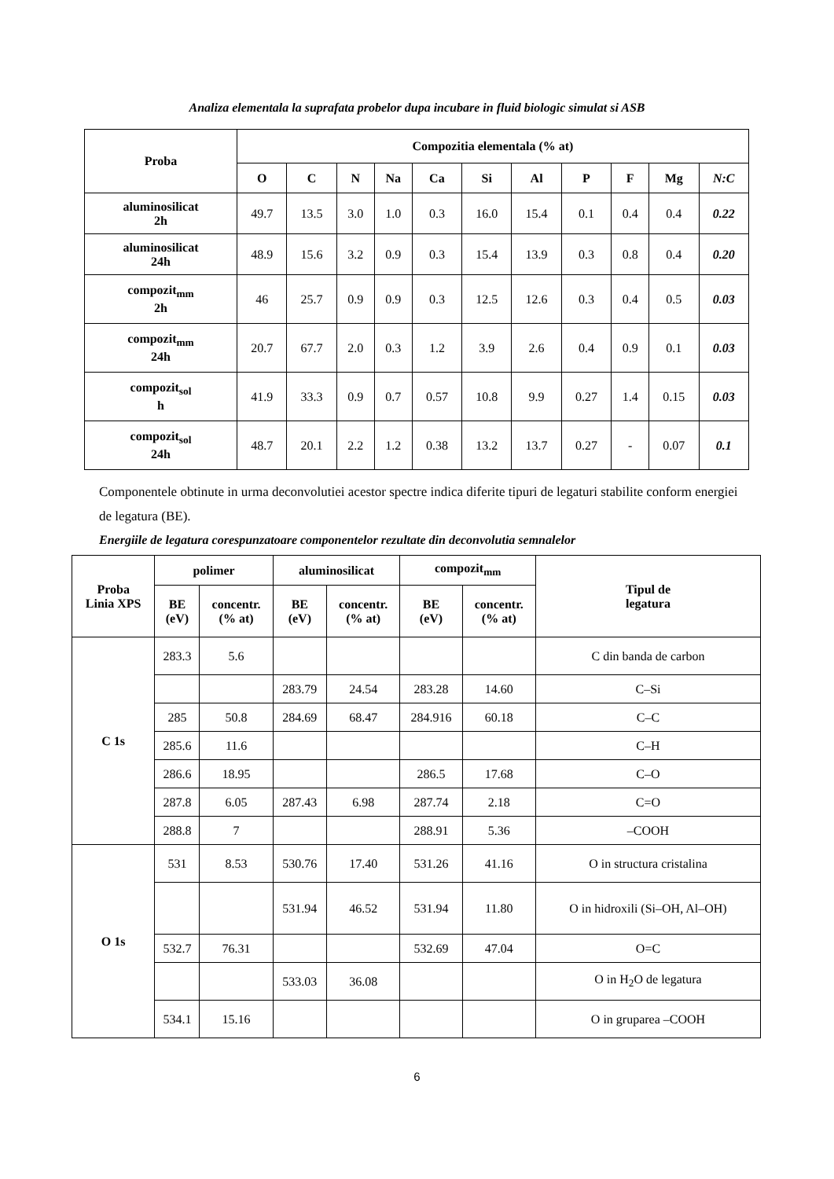Analiza elementala la suprafata probelor dupa incubare in fluid biologic simulat si ASB
| Proba | Compozitia elementala (% at) | | | | | | | | | | |
| --- | --- | --- | --- | --- | --- | --- | --- | --- | --- | --- | --- |
| | O | C | N | Na | Ca | Si | Al | P | F | Mg | N:C |
| aluminosilicat 2h | 49.7 | 13.5 | 3.0 | 1.0 | 0.3 | 16.0 | 15.4 | 0.1 | 0.4 | 0.4 | 0.22 |
| aluminosilicat 24h | 48.9 | 15.6 | 3.2 | 0.9 | 0.3 | 15.4 | 13.9 | 0.3 | 0.8 | 0.4 | 0.20 |
| compozit<sub>mm</sub> 2h | 46 | 25.7 | 0.9 | 0.9 | 0.3 | 12.5 | 12.6 | 0.3 | 0.4 | 0.5 | 0.03 |
| compozit<sub>mm</sub> 24h | 20.7 | 67.7 | 2.0 | 0.3 | 1.2 | 3.9 | 2.6 | 0.4 | 0.9 | 0.1 | 0.03 |
| compozit<sub>sol</sub> h | 41.9 | 33.3 | 0.9 | 0.7 | 0.57 | 10.8 | 9.9 | 0.27 | 1.4 | 0.15 | 0.03 |
| compozit<sub>sol</sub> 24h | 48.7 | 20.1 | 2.2 | 1.2 | 0.38 | 13.2 | 13.7 | 0.27 | - | 0.07 | 0.1 |
Componentele obtinute in urma deconvolutiei acestor spectre indica diferite tipuri de legaturi stabilite conform energiei de legatura (BE).
Energiile de legatura corespunzatoare componentelor rezultate din deconvolutia semnalelor
| Proba Linia XPS | polimer | | aluminosilicat | | compozit<sub>mm</sub> | | Tipul de legatura |
| --- | --- | --- | --- | --- | --- | --- | --- |
| | BE (eV) | concentr. (% at) | BE (eV) | concentr. (% at) | BE (eV) | concentr. (% at) | |
| C 1s | 283.3 | 5.6 | | | | | C din banda de carbon |
| | | | 283.79 | 24.54 | 283.28 | 14.60 | C–Si |
| | 285 | 50.8 | 284.69 | 68.47 | 284.916 | 60.18 | C–C |
| | 285.6 | 11.6 | | | | | C–H |
| | 286.6 | 18.95 | | | 286.5 | 17.68 | C–O |
| | 287.8 | 6.05 | 287.43 | 6.98 | 287.74 | 2.18 | C=O |
| | 288.8 | 7 | | | 288.91 | 5.36 | –COOH |
| O 1s | 531 | 8.53 | 530.76 | 17.40 | 531.26 | 41.16 | O in structura cristalina |
| | | | 531.94 | 46.52 | 531.94 | 11.80 | O in hidroxili (Si–OH, Al–OH) |
| | 532.7 | 76.31 | | | 532.69 | 47.04 | O=C |
| | | | 533.03 | 36.08 | | | O in H<sub>2</sub>O de legatura |
| | 534.1 | 15.16 | | | | | O in gruparea –COOH |
6